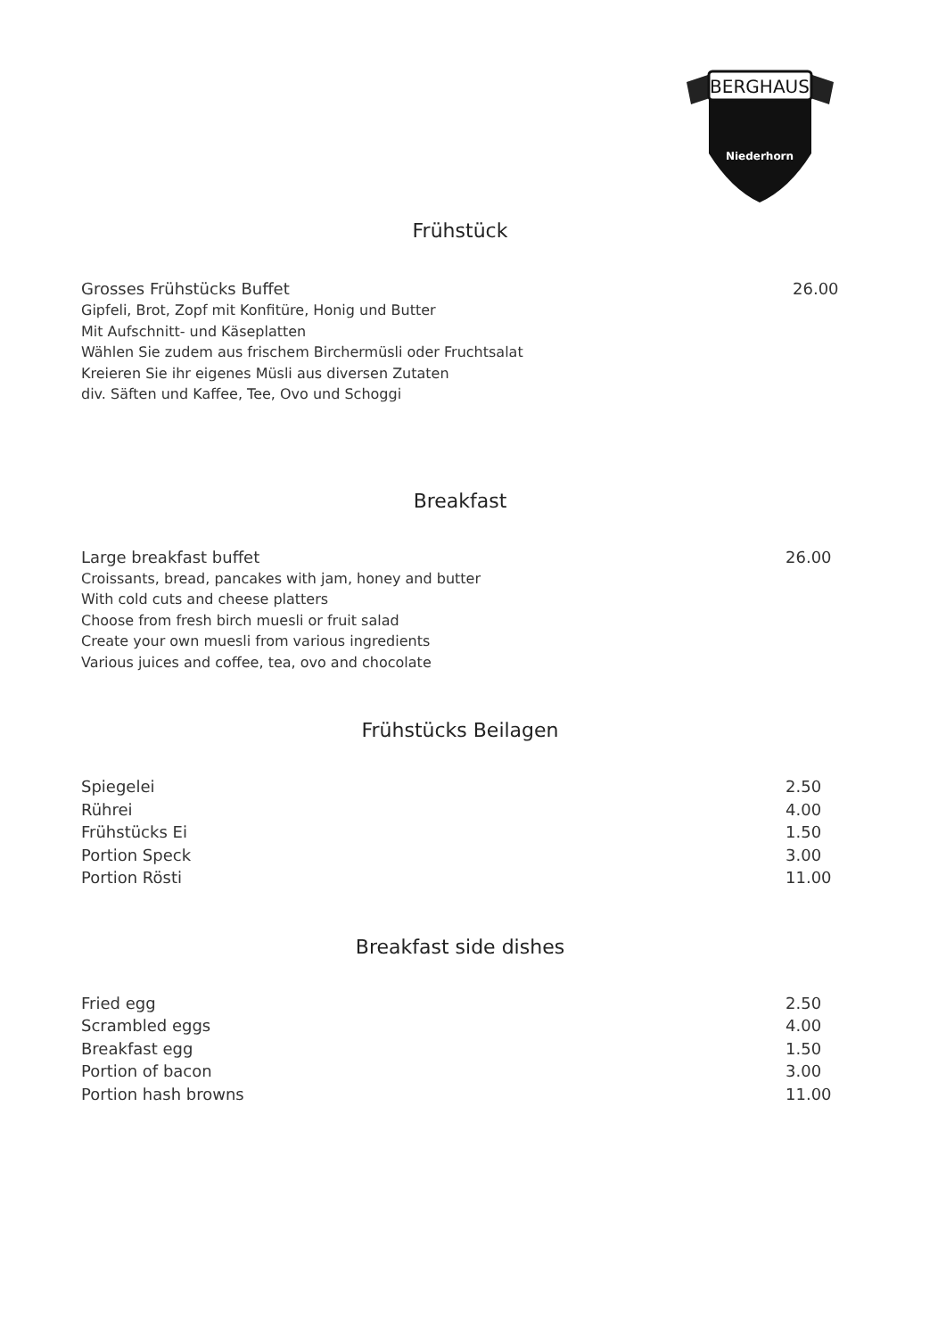BERGHAUS
Niederhorn
Frühstück
Grosses Frühstücks Buffet 26.00
Gipfeli, Brot, Zopf mit Konfitüre, Honig und Butter
Mit Aufschnitt- und Käseplatten
Wählen Sie zudem aus frischem Birchermüsli oder Fruchtsalat
Kreieren Sie ihr eigenes Müsli aus diversen Zutaten
div. Säften und Kaffee, Tee, Ovo und Schoggi
Breakfast
Large breakfast buffet 26.00
Croissants, bread, pancakes with jam, honey and butter
With cold cuts and cheese platters
Choose from fresh birch muesli or fruit salad
Create your own muesli from various ingredients
Various juices and coffee, tea, ovo and chocolate
Frühstücks Beilagen
Spiegelei 2.50
Rührei 4.00
Frühstücks Ei 1.50
Portion Speck 3.00
Portion Rösti 11.00
Breakfast side dishes
Fried egg 2.50
Scrambled eggs 4.00
Breakfast egg 1.50
Portion of bacon 3.00
Portion hash browns 11.00